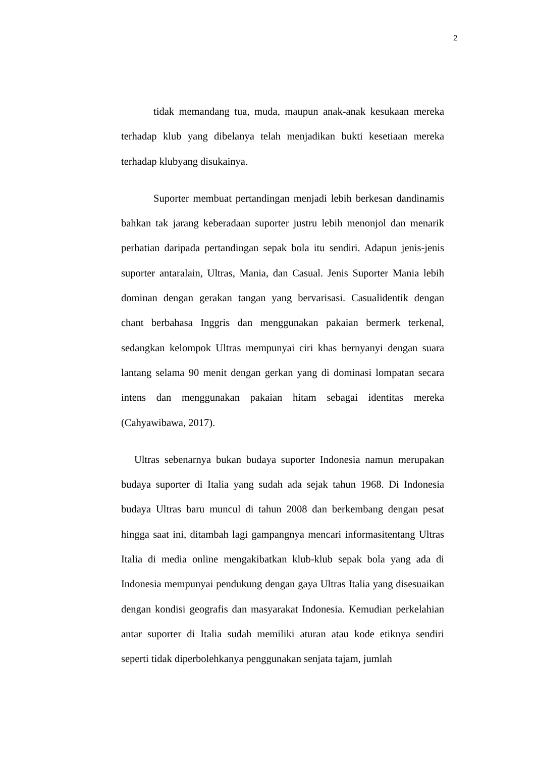2
tidak memandang tua, muda, maupun anak-anak kesukaan mereka terhadap klub yang dibelanya telah menjadikan bukti kesetiaan mereka terhadap klubyang disukainya.
Suporter membuat pertandingan menjadi lebih berkesan dandinamis bahkan tak jarang keberadaan suporter justru lebih menonjol dan menarik perhatian daripada pertandingan sepak bola itu sendiri. Adapun jenis-jenis suporter antaralain, Ultras, Mania, dan Casual. Jenis Suporter Mania lebih dominan dengan gerakan tangan yang bervarisasi. Casualidentik dengan chant berbahasa Inggris dan menggunakan pakaian bermerk terkenal, sedangkan kelompok Ultras mempunyai ciri khas bernyanyi dengan suara lantang selama 90 menit dengan gerkan yang di dominasi lompatan secara intens dan menggunakan pakaian hitam sebagai identitas mereka (Cahyawibawa, 2017).
Ultras sebenarnya bukan budaya suporter Indonesia namun merupakan budaya suporter di Italia yang sudah ada sejak tahun 1968. Di Indonesia budaya Ultras baru muncul di tahun 2008 dan berkembang dengan pesat hingga saat ini, ditambah lagi gampangnya mencari informasitentang Ultras Italia di media online mengakibatkan klub-klub sepak bola yang ada di Indonesia mempunyai pendukung dengan gaya Ultras Italia yang disesuaikan dengan kondisi geografis dan masyarakat Indonesia. Kemudian perkelahian antar suporter di Italia sudah memiliki aturan atau kode etiknya sendiri seperti tidak diperbolehkanya penggunakan senjata tajam, jumlah